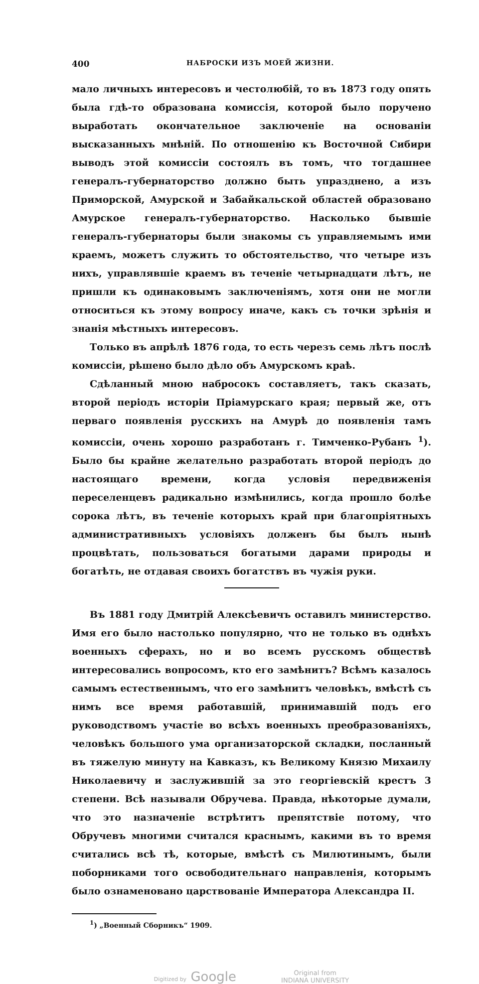400 НАБРОСКИ ИЗЪ МОЕЙ ЖИЗНИ.
мало личныхъ интересовъ и честолюбій, то въ 1873 году опять была гдѣ-то образована комиссія, которой было поручено выработать окончательное заключеніе на основаніи высказанныхъ мнѣній. По отношенію къ Восточной Сибири выводъ этой комиссіи состоялъ въ томъ, что тогдашнее генералъ-губернаторство должно быть упразднено, а изъ Приморской, Амурской и Забайкальской областей образовано Амурское генералъ-губернаторство. Насколько бывшіе генералъ-губернаторы были знакомы съ управляемымъ ими краемъ, можетъ служить то обстоятельство, что четыре изъ нихъ, управлявшіе краемъ въ теченіе четырнадцати лѣтъ, не пришли къ одинаковымъ заключеніямъ, хотя они не могли относиться къ этому вопросу иначе, какъ съ точки зрѣнія и знанія мѣстныхъ интересовъ.
Только въ апрѣлѣ 1876 года, то есть черезъ семь лѣтъ послѣ комиссіи, рѣшено было дѣло объ Амурскомъ краѣ.
Сдѣланный мною набросокъ составляетъ, такъ сказать, второй періодъ исторіи Пріамурскаго края; первый же, отъ перваго появленія русскихъ на Амурѣ до появленія тамъ комиссіи, очень хорошо разработанъ г. Тимченко-Рубанъ <sup>1</sup>). Было бы крайне желательно разработать второй періодъ до настоящаго времени, когда условія передвиженія переселенцевъ радикально измѣнились, когда прошло болѣе сорока лѣтъ, въ теченіе которыхъ край при благопріятныхъ административныхъ условіяхъ долженъ бы былъ нынѣ процвѣтать, пользоваться богатыми дарами природы и богатѣть, не отдавая своихъ богатствъ въ чужія руки.
Въ 1881 году Дмитрій Алексѣевичъ оставилъ министерство. Имя его было настолько популярно, что не только въ однѣхъ военныхъ сферахъ, но и во всемъ русскомъ обществѣ интересовались вопросомъ, кто его замѣнитъ? Всѣмъ казалось самымъ естественнымъ, что его замѣнитъ человѣкъ, вмѣстѣ съ нимъ все время работавшій, принимавшій подъ его руководствомъ участіе во всѣхъ военныхъ преобразованіяхъ, человѣкъ большого ума организаторской складки, посланный въ тяжелую минуту на Кавказъ, къ Великому Князю Михаилу Николаевичу и заслужившій за это георгіевскій крестъ 3 степени. Всѣ называли Обручева. Правда, нѣкоторые думали, что это назначеніе встрѣтитъ препятствіе потому, что Обручевъ многими считался краснымъ, какими въ то время считались всѣ тѣ, которые, вмѣстѣ съ Милютинымъ, были поборниками того освободительнаго направленія, которымъ было ознаменовано царствованіе Императора Александра II.
<sup>1</sup>) „Военный Сборникъ“ 1909.
Digitized by Google
Original from
INDIANA UNIVERSITY